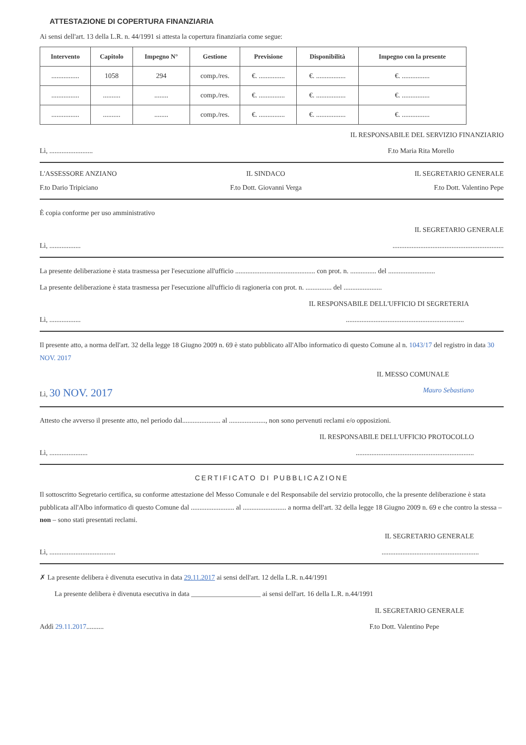ATTESTAZIONE DI COPERTURA FINANZIARIA
Ai sensi dell'art. 13 della L.R. n. 44/1991 si attesta la copertura finanziaria come segue:
| Intervento | Capitolo | Impegno N° | Gestione | Previsione | Disponibilità | Impegno con la presente |
| --- | --- | --- | --- | --- | --- | --- |
| ................ | 1058 | 294 | comp./res. | €. ............... | €. ................. | €. ................ |
| ................ | .......... | ........ | comp./res. | €. ............... | €. ................. | €. ................ |
| ................ | .......... | ........ | comp./res. | €. ............... | €. ................. | €. ................ |
IL RESPONSABILE DEL SERVIZIO FINANZIARIO
Lì, ......................... F.to Maria Rita Morello
L'ASSESSORE ANZIANO IL SINDACO IL SEGRETARIO GENERALE
F.to Dario Tripiciano F.to Dott. Giovanni Verga F.to Dott. Valentino Pepe
È copia conforme per uso amministrativo
IL SEGRETARIO GENERALE
Lì, ..................................................................................
La presente deliberazione è stata trasmessa per l'esecuzione all'ufficio .............................................. con prot. n. ............... del ...........................
La presente deliberazione è stata trasmessa per l'esecuzione all'ufficio di ragioneria con prot. n. ............... del ......................
IL RESPONSABILE DELL'UFFICIO DI SEGRETERIA
Lì, ......................................................................................
Il presente atto, a norma dell'art. 32 della legge 18 Giugno 2009 n. 69 è stato pubblicato all'Albo informatico di questo Comune al n. 1043/17 del registro in data 30 NOV. 2017
IL MESSO COMUNALE
Lì, 30 NOV. 2017 Mauro Sebastiano
Attesto che avverso il presente atto, nel periodo dal...................... al ....................., non sono pervenuti reclami e/o opposizioni.
IL RESPONSABILE DELL'UFFICIO PROTOCOLLO
Lì, ..........................................................................................
CERTIFICATO DI PUBBLICAZIONE
Il sottoscritto Segretario certifica, su conforme attestazione del Messo Comunale e del Responsabile del servizio protocollo, che la presente deliberazione è stata pubblicata all'Albo informatico di questo Comune dal ......................... al ......................... a norma dell'art. 32 della legge 18 Giugno 2009 n. 69 e che contro la stessa – non – sono stati presentati reclami.
IL SEGRETARIO GENERALE
Lì, ..............................................................................................
✗ La presente delibera è divenuta esecutiva in data 29.11.2017 ai sensi dell'art. 12 della L.R. n.44/1991
La presente delibera è divenuta esecutiva in data ____________________ ai sensi dell'art. 16 della L.R. n.44/1991
IL SEGRETARIO GENERALE
Addì 29.11.2017.......... F.to Dott. Valentino Pepe